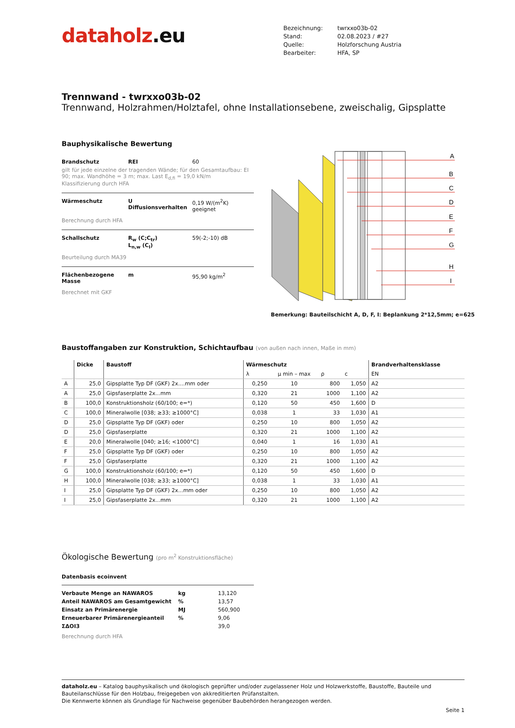dataholz.eu
| Bezeichnung: | twrxxo03b-02 |
| Stand: | 02.08.2023 / #27 |
| Quelle: | Holzforschung Austria |
| Bearbeiter: | HFA, SP |
Trennwand - twrxxo03b-02
Trennwand, Holzrahmen/Holztafel, ohne Installationsebene, zweischalig, Gipsplatte
Bauphysikalische Bewertung
| Brandschutz | REI | 60 |
| gilt für jede einzelne der tragenden Wände; für den Gesamtaufbau: EI 90; max. Wandhöhe = 3 m; max. Last E<sub>d,fi</sub> = 19,0 kN/m Klassifizierung durch HFA | | |
| Wärmeschutz | U Diffusionsverhalten | 0,19 W/(m<sup>2</sup>K) geeignet |
| Berechnung durch HFA | | |
| Schallschutz | R<sub>w</sub> (C;C<sub>tr</sub>) L<sub>n,w</sub> (C<sub>I</sub>) | 59(-2;-10) dB |
| Beurteilung durch MA39 | | |
| Flächenbezogene Masse | m | 95,90 kg/m<sup>2</sup> |
| Berechnet mit GKF | | |
A
B
C
D
E
F
G
H
I
Bemerkung: Bauteilschicht A, D, F, I: Beplankung 2*12,5mm; e=625
Baustoffangaben zur Konstruktion, Schichtaufbau (von außen nach innen, Maße in mm)
| | Dicke | Baustoff | Wärmeschutz | | | | Brandverhaltensklasse |
| --- | --- | --- | --- | --- | --- | --- | --- |
| | | | λ | μ min – max | ρ | c | EN |
| A | 25,0 | Gipsplatte Typ DF (GKF) 2x....mm oder | 0,250 | 10 | 800 | 1,050 | A2 |
| A | 25,0 | Gipsfaserplatte 2x...mm | 0,320 | 21 | 1000 | 1,100 | A2 |
| B | 100,0 | Konstruktionsholz (60/100; e=*) | 0,120 | 50 | 450 | 1,600 | D |
| C | 100,0 | Mineralwolle [038; ≥33; ≥1000°C] | 0,038 | 1 | 33 | 1,030 | A1 |
| D | 25,0 | Gipsplatte Typ DF (GKF) oder | 0,250 | 10 | 800 | 1,050 | A2 |
| D | 25,0 | Gipsfaserplatte | 0,320 | 21 | 1000 | 1,100 | A2 |
| E | 20,0 | Mineralwolle [040; ≥16; <1000°C] | 0,040 | 1 | 16 | 1,030 | A1 |
| F | 25,0 | Gipsplatte Typ DF (GKF) oder | 0,250 | 10 | 800 | 1,050 | A2 |
| F | 25,0 | Gipsfaserplatte | 0,320 | 21 | 1000 | 1,100 | A2 |
| G | 100,0 | Konstruktionsholz (60/100; e=*) | 0,120 | 50 | 450 | 1,600 | D |
| H | 100,0 | Mineralwolle [038; ≥33; ≥1000°C] | 0,038 | 1 | 33 | 1,030 | A1 |
| I | 25,0 | Gipsplatte Typ DF (GKF) 2x...mm oder | 0,250 | 10 | 800 | 1,050 | A2 |
| I | 25,0 | Gipsfaserplatte 2x...mm | 0,320 | 21 | 1000 | 1,100 | A2 |
Ökologische Bewertung (pro m<sup>2</sup> Konstruktionsfläche)
Datenbasis ecoinvent
| Verbaute Menge an NAWAROS | kg | 13,120 |
| Anteil NAWAROS am Gesamtgewicht | % | 13,57 |
| Einsatz an Primärenergie | MJ | 560,900 |
| Erneuerbarer Primärenergieanteil | % | 9,06 |
| ΣΔOI3 | | 39,0 |
Berechnung durch HFA
dataholz.eu – Katalog bauphysikalisch und ökologisch geprüfter und/oder zugelassener Holz und Holzwerkstoffe, Baustoffe, Bauteile und Bauteilanschlüsse für den Holzbau, freigegeben von akkreditierten Prüfanstalten.
Die Kennwerte können als Grundlage für Nachweise gegenüber Baubehörden herangezogen werden.
Seite 1